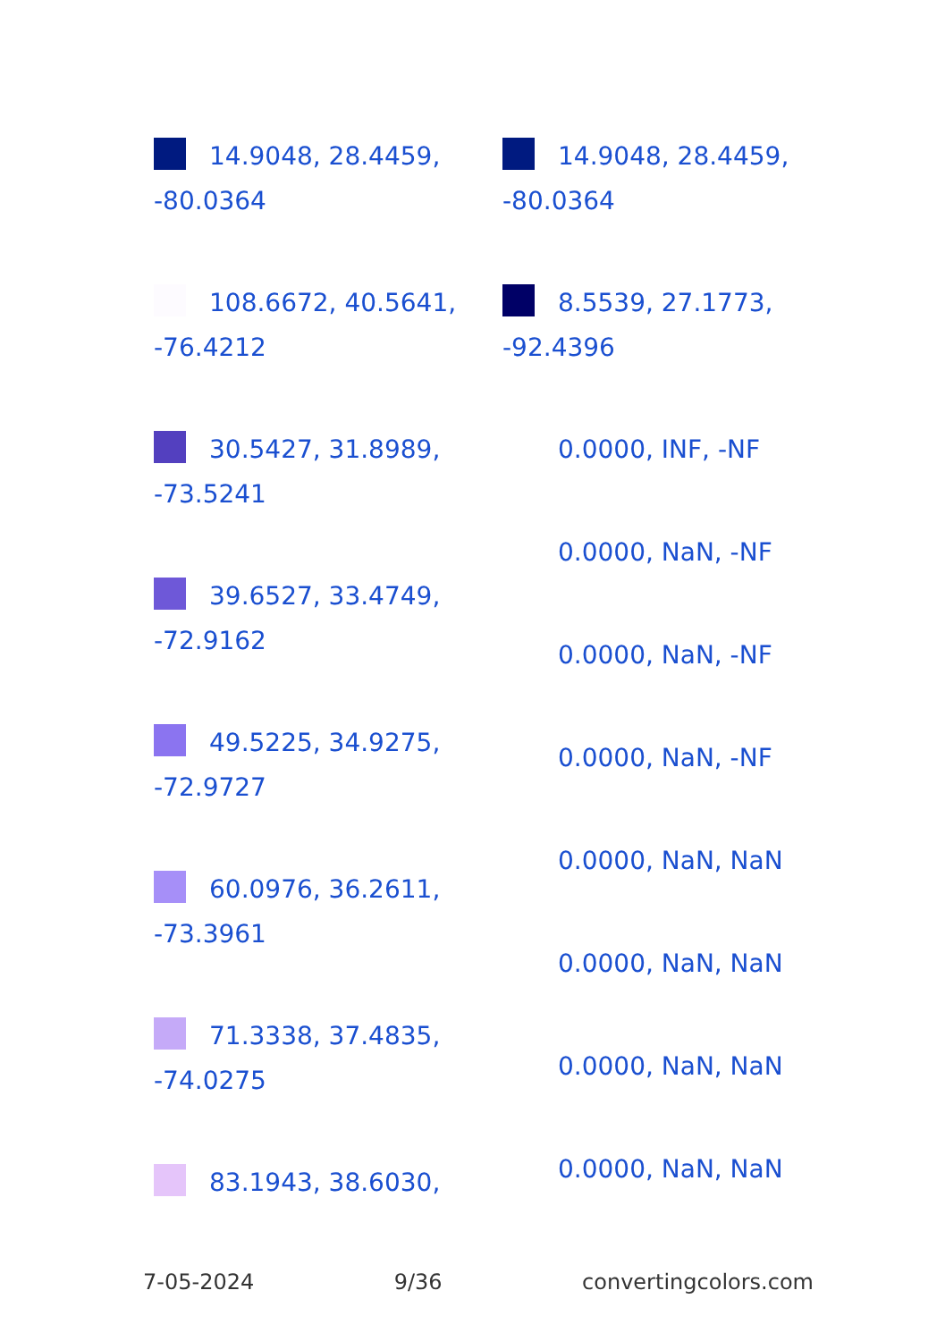14.9048, 28.4459, -80.0364
108.6672, 40.5641, -76.4212
30.5427, 31.8989, -73.5241
39.6527, 33.4749, -72.9162
49.5225, 34.9275, -72.9727
60.0976, 36.2611, -73.3961
71.3338, 37.4835, -74.0275
83.1943, 38.6030,
14.9048, 28.4459, -80.0364
8.5539, 27.1773, -92.4396
0.0000, INF, -NF
0.0000, NaN, -NF
0.0000, NaN, -NF
0.0000, NaN, -NF
0.0000, NaN, NaN
0.0000, NaN, NaN
0.0000, NaN, NaN
0.0000, NaN, NaN
7-05-2024 9/36 convertingcolors.com